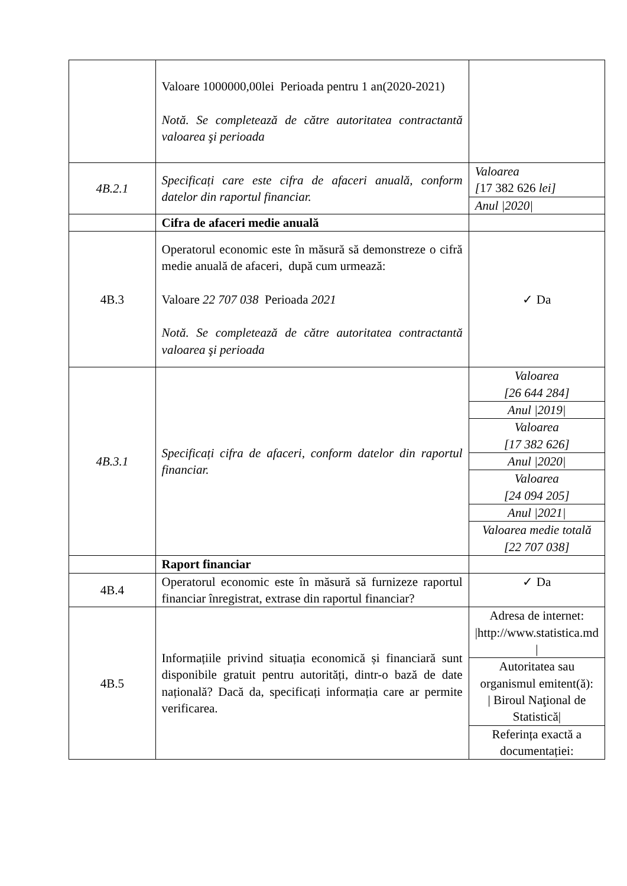| | Valoare 1000000,00lei Perioada pentru 1 an(2020-2021) Notă. Se completează de către autoritatea contractantă valoarea şi perioada | |
| 4B.2.1 | Specificați care este cifra de afaceri anuală, conform datelor din raportul financiar. | Valoarea [ 17 382 626 lei] |
| | | Anul /2020/ |
| | Cifra de afaceri medie anuală | |
| 4B.3 | Operatorul economic este în măsură să demonstreze o cifră medie anuală de afaceri, după cum urmează: Valoare 22 707 038 Perioada 2021 Notă. Se completează de către autoritatea contractantă valoarea şi perioada | ✓ Da |
| 4B.3.1 | Specificați cifra de afaceri, conform datelor din raportul financiar. | Valoarea [26 644 284] |
| | | Anul /2019/ |
| | | Valoarea [17 382 626] |
| | | Anul /2020/ |
| | | Valoarea [24 094 205] |
| | | Anul /2021/ |
| | | Valoarea medie totală [22 707 038] |
| | Raport financiar | |
| 4B.4 | Operatorul economic este în măsură să furnizeze raportul financiar înregistrat, extrase din raportul financiar? | ✓ Da |
| 4B.5 | Informațiile privind situația economică și financiară sunt disponibile gratuit pentru autorități, dintr-o bază de date națională? Dacă da, specificați informația care ar permite verificarea. | Adresa de internet: /http://www.statistica.md / |
| | | Autoritatea sau organismul emitent(ă): / Biroul Naţional de Statistică/ |
| | | Referința exactă a documentației: |